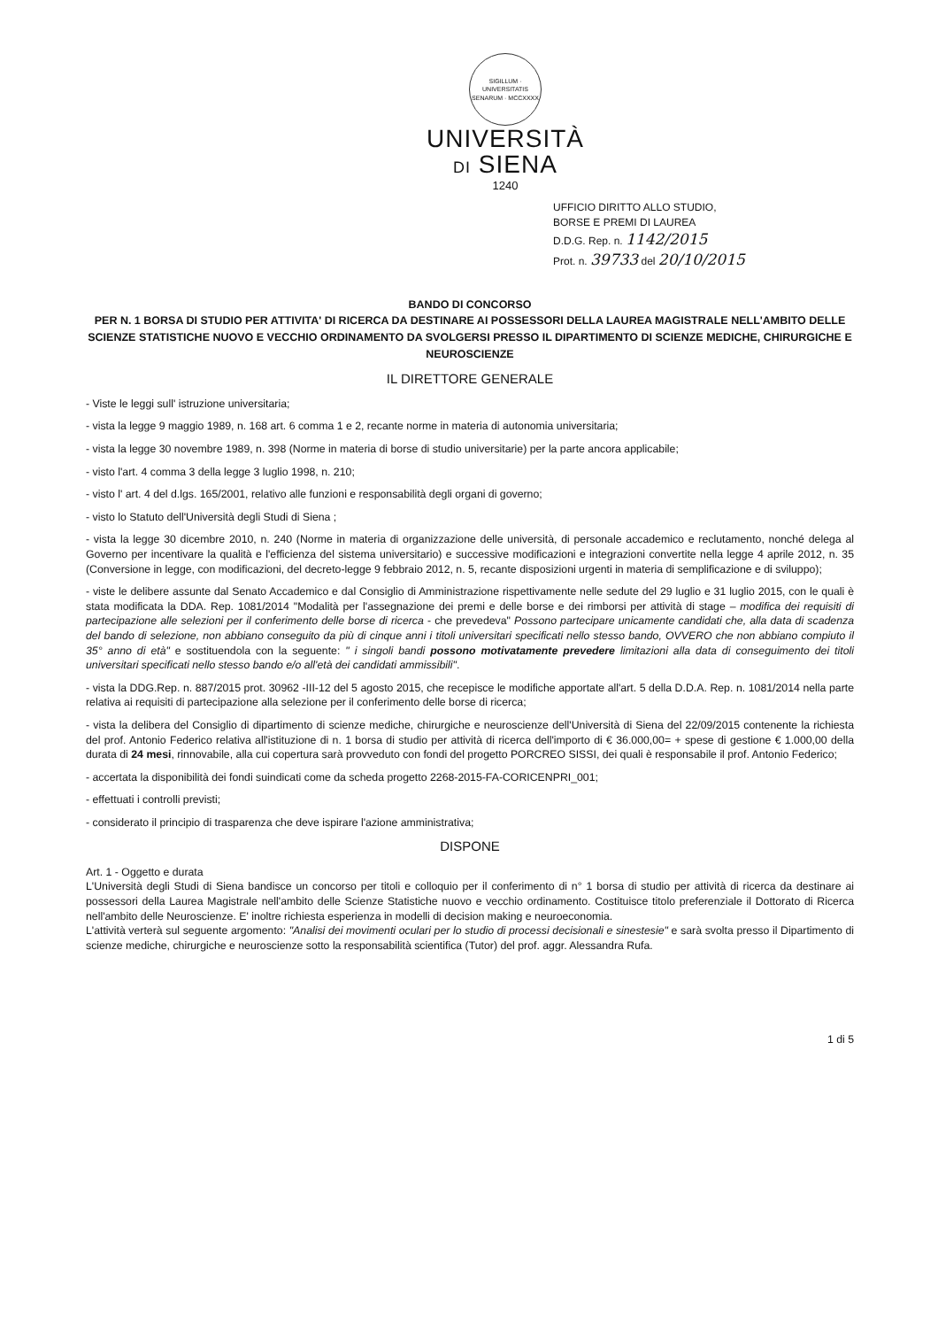SIGILLUM · UNIVERSITATIS SENARUM · MCCXXXX
UNIVERSITÀ
DI SIENA
1240
UFFICIO DIRITTO ALLO STUDIO,
BORSE E PREMI DI LAUREA
D.D.G. Rep. n. 1142/2015
Prot. n. 39733 del 20/10/2015
BANDO DI CONCORSO
PER N. 1 BORSA DI STUDIO PER ATTIVITA' DI RICERCA DA DESTINARE AI POSSESSORI DELLA LAUREA MAGISTRALE NELL'AMBITO DELLE SCIENZE STATISTICHE NUOVO E VECCHIO ORDINAMENTO DA SVOLGERSI PRESSO IL DIPARTIMENTO DI SCIENZE MEDICHE, CHIRURGICHE E NEUROSCIENZE
IL DIRETTORE GENERALE
- Viste le leggi sull' istruzione universitaria;
- vista la legge 9 maggio 1989, n. 168 art. 6 comma 1 e 2, recante norme in materia di autonomia universitaria;
- vista la legge 30 novembre 1989, n. 398 (Norme in materia di borse di studio universitarie) per la parte ancora applicabile;
- visto l'art. 4 comma 3 della legge 3 luglio 1998, n. 210;
- visto l' art. 4 del d.lgs. 165/2001, relativo alle funzioni e responsabilità degli organi di governo;
- visto lo Statuto dell'Università degli Studi di Siena ;
- vista la legge 30 dicembre 2010, n. 240 (Norme in materia di organizzazione delle università, di personale accademico e reclutamento, nonché delega al Governo per incentivare la qualità e l'efficienza del sistema universitario) e successive modificazioni e integrazioni convertite nella legge 4 aprile 2012, n. 35 (Conversione in legge, con modificazioni, del decreto-legge 9 febbraio 2012, n. 5, recante disposizioni urgenti in materia di semplificazione e di sviluppo);
- viste le delibere assunte dal Senato Accademico e dal Consiglio di Amministrazione rispettivamente nelle sedute del 29 luglio e 31 luglio 2015, con le quali è stata modificata la DDA. Rep. 1081/2014 "Modalità per l'assegnazione dei premi e delle borse e dei rimborsi per attività di stage – modifica dei requisiti di partecipazione alle selezioni per il conferimento delle borse di ricerca - che prevedeva" Possono partecipare unicamente candidati che, alla data di scadenza del bando di selezione, non abbiano conseguito da più di cinque anni i titoli universitari specificati nello stesso bando, OVVERO che non abbiano compiuto il 35° anno di età" e sostituendola con la seguente: " i singoli bandi possono motivatamente prevedere limitazioni alla data di conseguimento dei titoli universitari specificati nello stesso bando e/o all'età dei candidati ammissibili".
- vista la DDG.Rep. n. 887/2015 prot. 30962 -III-12 del 5 agosto 2015, che recepisce le modifiche apportate all'art. 5 della D.D.A. Rep. n. 1081/2014 nella parte relativa ai requisiti di partecipazione alla selezione per il conferimento delle borse di ricerca;
- vista la delibera del Consiglio di dipartimento di scienze mediche, chirurgiche e neuroscienze dell'Università di Siena del 22/09/2015 contenente la richiesta del prof. Antonio Federico relativa all'istituzione di n. 1 borsa di studio per attività di ricerca dell'importo di € 36.000,00= + spese di gestione € 1.000,00 della durata di 24 mesi, rinnovabile, alla cui copertura sarà provveduto con fondi del progetto PORCREO SISSI, dei quali è responsabile il prof. Antonio Federico;
- accertata la disponibilità dei fondi suindicati come da scheda progetto 2268-2015-FA-CORICENPRI_001;
- effettuati i controlli previsti;
- considerato il principio di trasparenza che deve ispirare l'azione amministrativa;
DISPONE
Art. 1 - Oggetto e durata
L'Università degli Studi di Siena bandisce un concorso per titoli e colloquio per il conferimento di n° 1 borsa di studio per attività di ricerca da destinare ai possessori della Laurea Magistrale nell'ambito delle Scienze Statistiche nuovo e vecchio ordinamento. Costituisce titolo preferenziale il Dottorato di Ricerca nell'ambito delle Neuroscienze. E' inoltre richiesta esperienza in modelli di decision making e neuroeconomia.
L'attività verterà sul seguente argomento: "Analisi dei movimenti oculari per lo studio di processi decisionali e sinestesie" e sarà svolta presso il Dipartimento di scienze mediche, chirurgiche e neuroscienze sotto la responsabilità scientifica (Tutor) del prof. aggr. Alessandra Rufa.
1 di 5